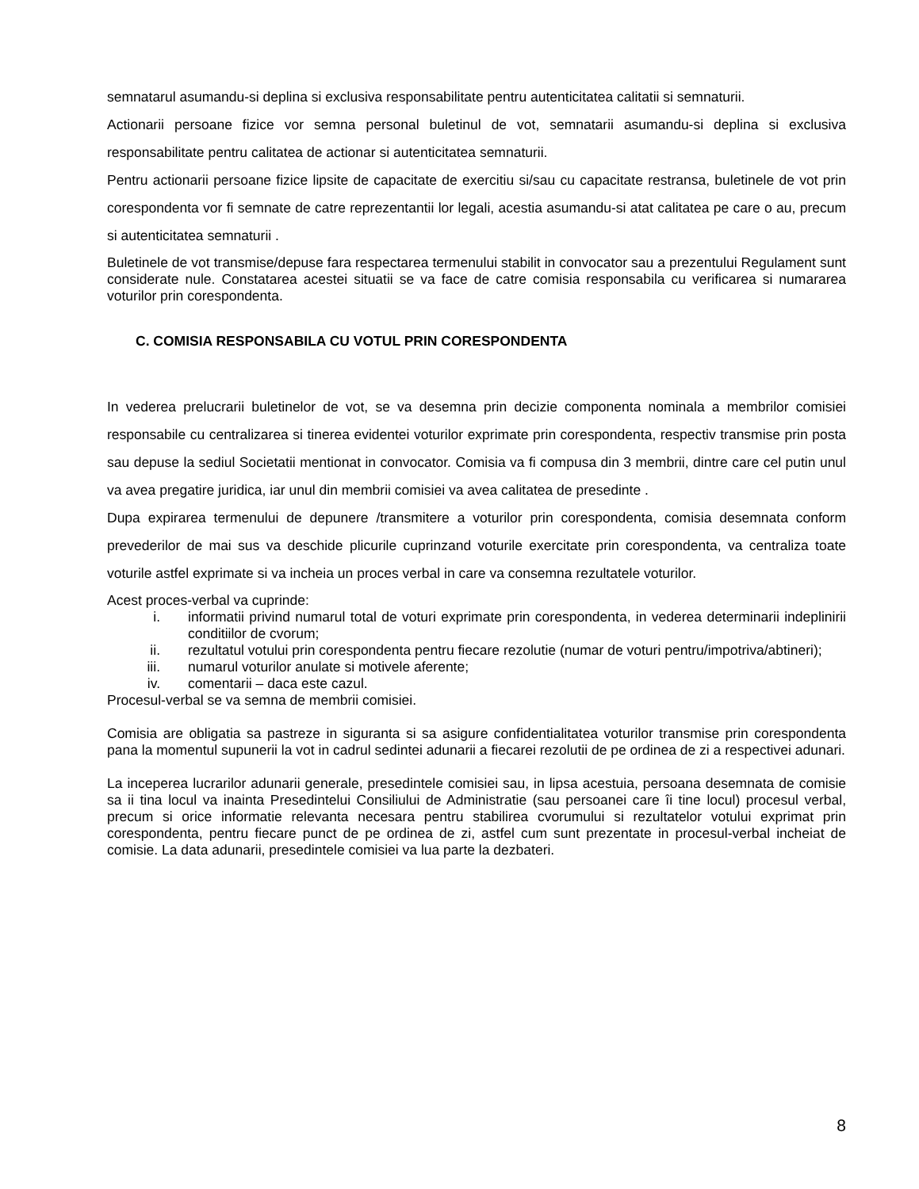semnatarul asumandu-si deplina si exclusiva responsabilitate pentru autenticitatea calitatii si semnaturii.
Actionarii persoane fizice vor semna personal buletinul de vot, semnatarii asumandu-si deplina si exclusiva responsabilitate pentru calitatea de actionar si autenticitatea semnaturii.
Pentru actionarii persoane fizice lipsite de capacitate de exercitiu si/sau cu capacitate restransa, buletinele de vot prin corespondenta vor fi semnate de catre reprezentantii lor legali, acestia asumandu-si atat calitatea pe care o au, precum si autenticitatea semnaturii .
Buletinele de vot transmise/depuse fara respectarea termenului stabilit in convocator sau a prezentului Regulament sunt considerate nule. Constatarea acestei situatii se va face de catre comisia responsabila cu verificarea si numararea voturilor prin corespondenta.
C. COMISIA RESPONSABILA CU VOTUL PRIN CORESPONDENTA
In vederea prelucrarii buletinelor de vot, se va desemna prin decizie componenta nominala a membrilor comisiei responsabile cu centralizarea si tinerea evidentei voturilor exprimate prin corespondenta, respectiv transmise prin posta sau depuse la sediul Societatii mentionat in convocator. Comisia va fi compusa din 3 membrii, dintre care cel putin unul va avea pregatire juridica, iar unul din membrii comisiei va avea calitatea de presedinte .
Dupa expirarea termenului de depunere /transmitere a voturilor prin corespondenta, comisia desemnata conform prevederilor de mai sus va deschide plicurile cuprinzand voturile exercitate prin corespondenta, va centraliza toate voturile astfel exprimate si va incheia un proces verbal in care va consemna rezultatele voturilor.
Acest proces-verbal va cuprinde:
i. informatii privind numarul total de voturi exprimate prin corespondenta, in vederea determinarii indeplinirii conditiilor de cvorum;
ii. rezultatul votului prin corespondenta pentru fiecare rezolutie (numar de voturi pentru/impotriva/abtineri);
iii. numarul voturilor anulate si motivele aferente;
iv. comentarii – daca este cazul.
Procesul-verbal se va semna de membrii comisiei.
Comisia are obligatia sa pastreze in siguranta si sa asigure confidentialitatea voturilor transmise prin corespondenta pana la momentul supunerii la vot in cadrul sedintei adunarii a fiecarei rezolutii de pe ordinea de zi a respectivei adunari.
La inceperea lucrarilor adunarii generale, presedintele comisiei sau, in lipsa acestuia, persoana desemnata de comisie sa ii tina locul va inainta Presedintelui Consiliului de Administratie (sau persoanei care îi tine locul) procesul verbal, precum si orice informatie relevanta necesara pentru stabilirea cvorumului si rezultatelor votului exprimat prin corespondenta, pentru fiecare punct de pe ordinea de zi, astfel cum sunt prezentate in procesul-verbal incheiat de comisie. La data adunarii, presedintele comisiei va lua parte la dezbateri.
8